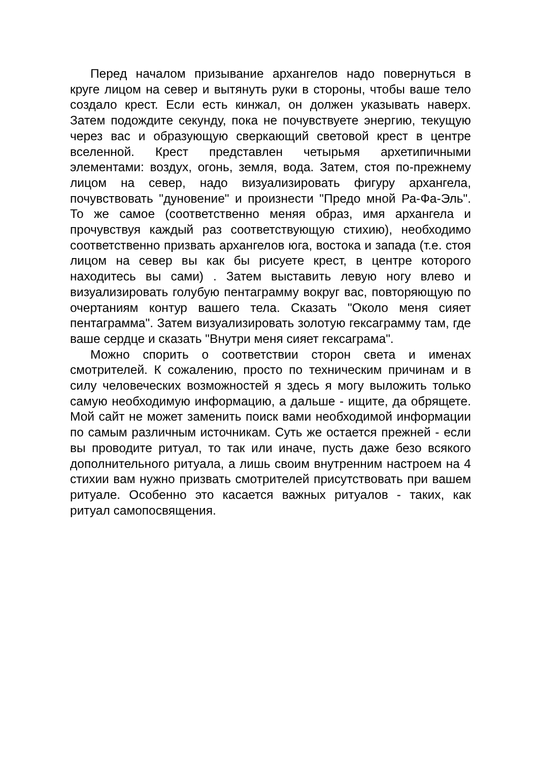Перед началом призывание архангелов надо повернуться в круге лицом на север и вытянуть руки в стороны, чтобы ваше тело создало крест. Если есть кинжал, он должен указывать наверх. Затем подождите секунду, пока не почувствуете энергию, текущую через вас и образующую сверкающий световой крест в центре вселенной. Крест представлен четырьмя архетипичными элементами: воздух, огонь, земля, вода. Затем, стоя по-прежнему лицом на север, надо визуализировать фигуру архангела, почувствовать "дуновение" и произнести "Предо мной Ра-Фа-Эль". То же самое (соответственно меняя образ, имя архангела и прочувствуя каждый раз соответствующую стихию), необходимо соответственно призвать архангелов юга, востока и запада (т.е. стоя лицом на север вы как бы рисуете крест, в центре которого находитесь вы сами) . Затем выставить левую ногу влево и визуализировать голубую пентаграмму вокруг вас, повторяющую по очертаниям контур вашего тела. Сказать "Около меня сияет пентаграмма". Затем визуализировать золотую гексаграмму там, где ваше сердце и сказать "Внутри меня сияет гексаграма".
Можно спорить о соответствии сторон света и именах смотрителей. К сожалению, просто по техническим причинам и в силу человеческих возможностей я здесь я могу выложить только самую необходимую информацию, а дальше - ищите, да обрящете. Мой сайт не может заменить поиск вами необходимой информации по самым различным источникам. Суть же остается прежней - если вы проводите ритуал, то так или иначе, пусть даже безо всякого дополнительного ритуала, а лишь своим внутренним настроем на 4 стихии вам нужно призвать смотрителей присутствовать при вашем ритуале. Особенно это касается важных ритуалов - таких, как ритуал самопосвящения.